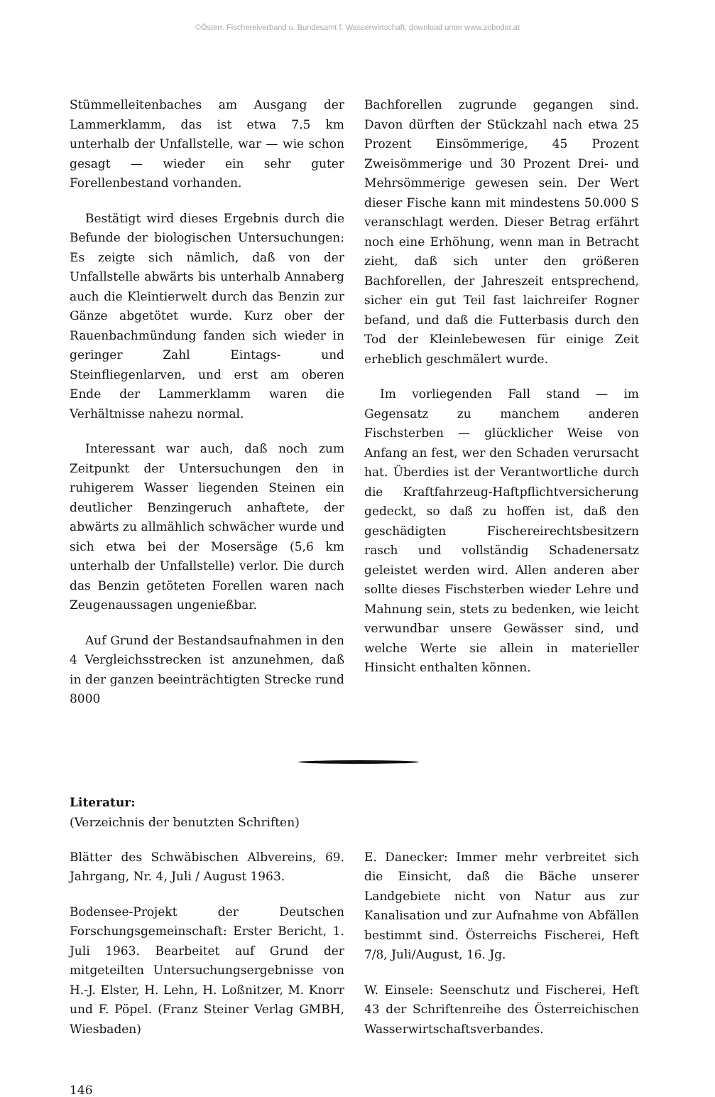©Österr. Fischereiverband u. Bundesamt f. Wasserwirtschaft, download unter www.zobodat.at
Stümmelleitenbaches am Ausgang der Lammerklamm, das ist etwa 7.5 km unterhalb der Unfallstelle, war — wie schon gesagt — wieder ein sehr guter Forellenbestand vorhanden.
Bestätigt wird dieses Ergebnis durch die Befunde der biologischen Untersuchungen: Es zeigte sich nämlich, daß von der Unfallstelle abwärts bis unterhalb Annaberg auch die Kleintierwelt durch das Benzin zur Gänze abgetötet wurde. Kurz ober der Rauenbachmündung fanden sich wieder in geringer Zahl Eintags- und Steinfliegenlarven, und erst am oberen Ende der Lammerklamm waren die Verhältnisse nahezu normal.
Interessant war auch, daß noch zum Zeitpunkt der Untersuchungen den in ruhigerem Wasser liegenden Steinen ein deutlicher Benzingeruch anhaftete, der abwärts zu allmählich schwächer wurde und sich etwa bei der Mosersäge (5,6 km unterhalb der Unfallstelle) verlor. Die durch das Benzin getöteten Forellen waren nach Zeugenaussagen ungenießbar.
Auf Grund der Bestandsaufnahmen in den 4 Vergleichsstrecken ist anzunehmen, daß in der ganzen beeinträchtigten Strecke rund 8000
Bachforellen zugrunde gegangen sind. Davon dürften der Stückzahl nach etwa 25 Prozent Einsömmerige, 45 Prozent Zweisömmerige und 30 Prozent Drei- und Mehrsömmerige gewesen sein. Der Wert dieser Fische kann mit mindestens 50.000 S veranschlagt werden. Dieser Betrag erfährt noch eine Erhöhung, wenn man in Betracht zieht, daß sich unter den größeren Bachforellen, der Jahreszeit entsprechend, sicher ein gut Teil fast laichreifer Rogner befand, und daß die Futterbasis durch den Tod der Kleinlebewesen für einige Zeit erheblich geschmälert wurde.
Im vorliegenden Fall stand — im Gegensatz zu manchem anderen Fischsterben — glücklicher Weise von Anfang an fest, wer den Schaden verursacht hat. Überdies ist der Verantwortliche durch die Kraftfahrzeug-Haftpflichtversicherung gedeckt, so daß zu hoffen ist, daß den geschädigten Fischereirechtsbesitzern rasch und vollständig Schadenersatz geleistet werden wird. Allen anderen aber sollte dieses Fischsterben wieder Lehre und Mahnung sein, stets zu bedenken, wie leicht verwundbar unsere Gewässer sind, und welche Werte sie allein in materieller Hinsicht enthalten können.
Literatur:
(Verzeichnis der benutzten Schriften)
Blätter des Schwäbischen Albvereins, 69. Jahrgang, Nr. 4, Juli / August 1963.
Bodensee-Projekt der Deutschen Forschungsgemeinschaft: Erster Bericht, 1. Juli 1963. Bearbeitet auf Grund der mitgeteilten Untersuchungsergebnisse von H.-J. Elster, H. Lehn, H. Loßnitzer, M. Knorr und F. Pöpel. (Franz Steiner Verlag GMBH, Wiesbaden)
E. Danecker: Immer mehr verbreitet sich die Einsicht, daß die Bäche unserer Landgebiete nicht von Natur aus zur Kanalisation und zur Aufnahme von Abfällen bestimmt sind. Österreichs Fischerei, Heft 7/8, Juli/August, 16. Jg.
W. Einsele: Seenschutz und Fischerei, Heft 43 der Schriftenreihe des Österreichischen Wasserwirtschaftsverbandes.
146